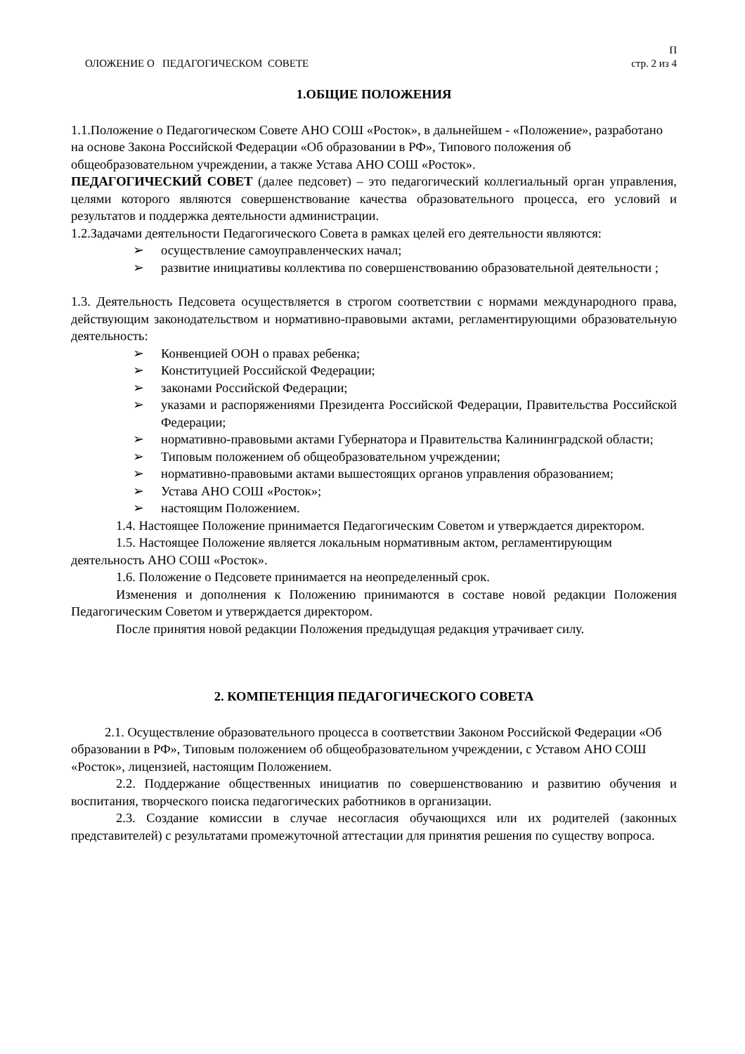ОЛОЖЕНИЕ О ПЕДАГОГИЧЕСКОМ СОВЕТЕ
П
стр. 2 из 4
1.ОБЩИЕ ПОЛОЖЕНИЯ
1.1.Положение о Педагогическом Совете АНО СОШ «Росток», в дальнейшем - «Положение», разработано на основе Закона Российской Федерации «Об образовании в РФ», Типового положения об общеобразовательном учреждении, а также Устава АНО СОШ «Росток».
ПЕДАГОГИЧЕСКИЙ СОВЕТ (далее педсовет) – это педагогический коллегиальный орган управления, целями которого являются совершенствование качества образовательного процесса, его условий и результатов и поддержка деятельности администрации.
1.2.Задачами деятельности Педагогического Совета в рамках целей его деятельности являются:
➢ осуществление самоуправленческих начал;
➢ развитие инициативы коллектива по совершенствованию образовательной деятельности ;
1.3. Деятельность Педсовета осуществляется в строгом соответствии с нормами международного права, действующим законодательством и нормативно-правовыми актами, регламентирующими образовательную деятельность:
➢ Конвенцией ООН о правах ребенка;
➢ Конституцией Российской Федерации;
➢ законами Российской Федерации;
➢ указами и распоряжениями Президента Российской Федерации, Правительства Российской Федерации;
➢ нормативно-правовыми актами Губернатора и Правительства Калининградской области;
➢ Типовым положением об общеобразовательном учреждении;
➢ нормативно-правовыми актами вышестоящих органов управления образованием;
➢ Устава АНО СОШ «Росток»;
➢ настоящим Положением.
1.4. Настоящее Положение принимается Педагогическим Советом и утверждается директором.
1.5. Настоящее Положение является локальным нормативным актом, регламентирующим деятельность АНО СОШ «Росток».
1.6. Положение о Педсовете принимается на неопределенный срок.
Изменения и дополнения к Положению принимаются в составе новой редакции Положения Педагогическим Советом и утверждается директором.
После принятия новой редакции Положения предыдущая редакция утрачивает силу.
2. КОМПЕТЕНЦИЯ ПЕДАГОГИЧЕСКОГО СОВЕТА
2.1. Осуществление образовательного процесса в соответствии Законом Российской Федерации «Об образовании в РФ», Типовым положением об общеобразовательном учреждении, с Уставом АНО СОШ «Росток», лицензией, настоящим Положением.
2.2. Поддержание общественных инициатив по совершенствованию и развитию обучения и воспитания, творческого поиска педагогических работников в организации.
2.3. Создание комиссии в случае несогласия обучающихся или их родителей (законных представителей) с результатами промежуточной аттестации для принятия решения по существу вопроса.